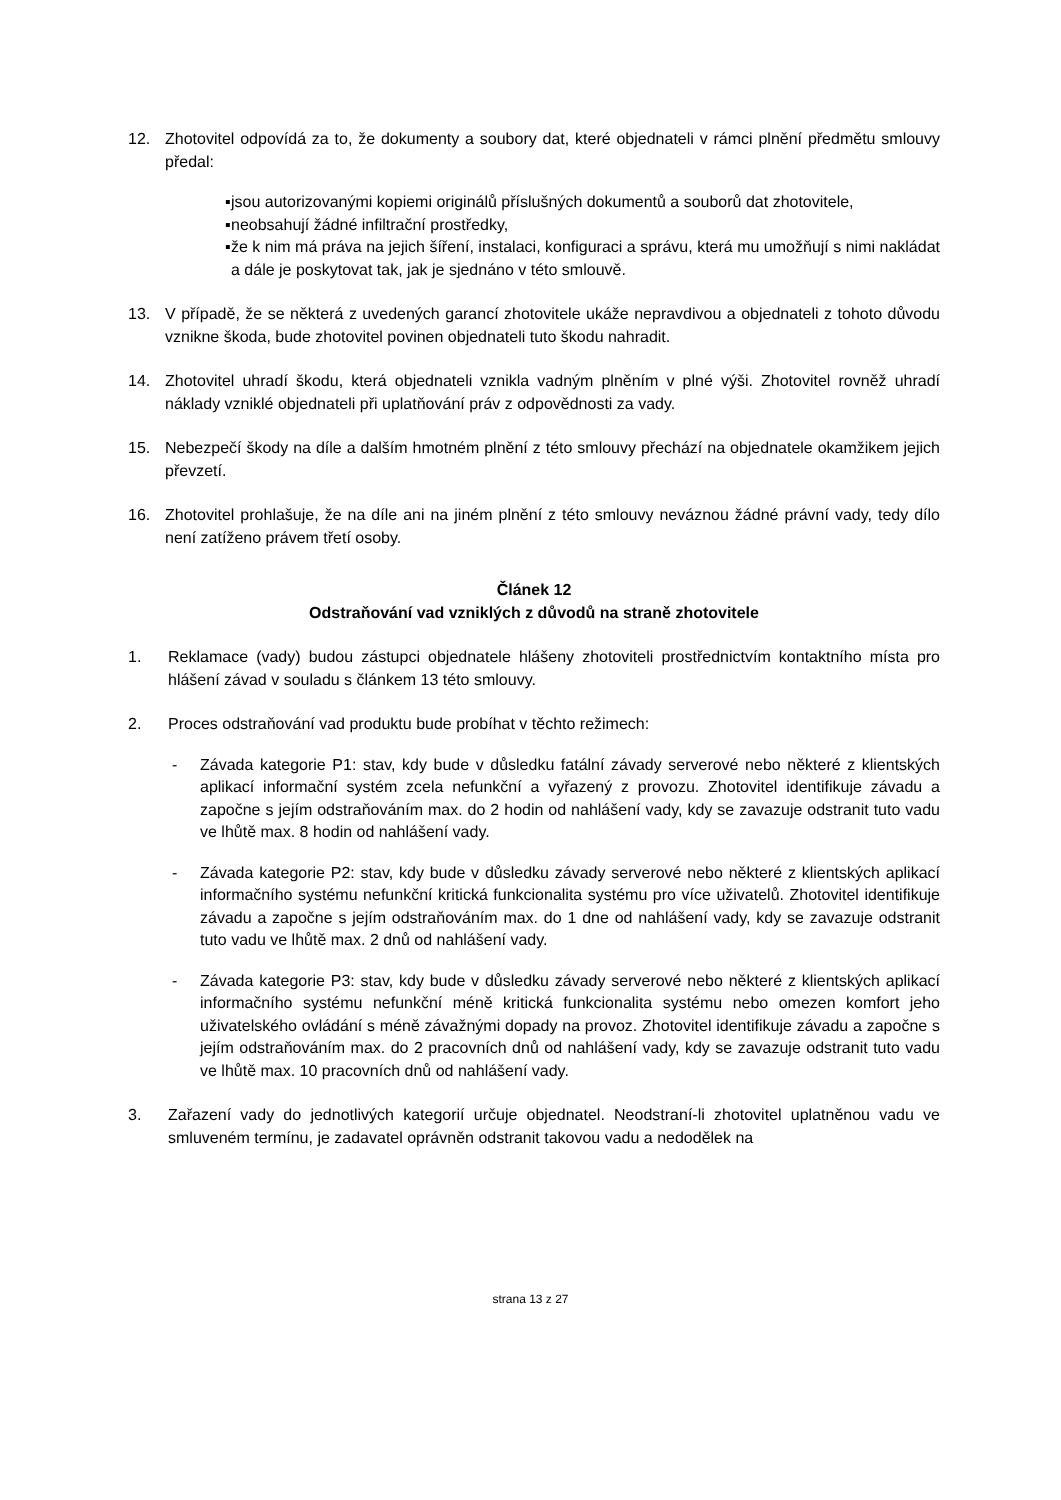12. Zhotovitel odpovídá za to, že dokumenty a soubory dat, které objednateli v rámci plnění předmětu smlouvy předal:
▪ jsou autorizovanými kopiemi originálů příslušných dokumentů a souborů dat zhotovitele,
▪ neobsahují žádné infiltrační prostředky,
▪ že k nim má práva na jejich šíření, instalaci, konfiguraci a správu, která mu umožňují s nimi nakládat a dále je poskytovat tak, jak je sjednáno v této smlouvě.
13. V případě, že se některá z uvedených garancí zhotovitele ukáže nepravdivou a objednateli z tohoto důvodu vznikne škoda, bude zhotovitel povinen objednateli tuto škodu nahradit.
14. Zhotovitel uhradí škodu, která objednateli vznikla vadným plněním v plné výši. Zhotovitel rovněž uhradí náklady vzniklé objednateli při uplatňování práv z odpovědnosti za vady.
15. Nebezpečí škody na díle a dalším hmotném plnění z této smlouvy přechází na objednatele okamžikem jejich převzetí.
16. Zhotovitel prohlašuje, že na díle ani na jiném plnění z této smlouvy neváznou žádné právní vady, tedy dílo není zatíženo právem třetí osoby.
Článek 12
Odstraňování vad vzniklých z důvodů na straně zhotovitele
1. Reklamace (vady) budou zástupci objednatele hlášeny zhotoviteli prostřednictvím kontaktního místa pro hlášení závad v souladu s článkem 13 této smlouvy.
2. Proces odstraňování vad produktu bude probíhat v těchto režimech:
- Závada kategorie P1: stav, kdy bude v důsledku fatální závady serverové nebo některé z klientských aplikací informační systém zcela nefunkční a vyřazený z provozu. Zhotovitel identifikuje závadu a započne s jejím odstraňováním max. do 2 hodin od nahlášení vady, kdy se zavazuje odstranit tuto vadu ve lhůtě max. 8 hodin od nahlášení vady.
- Závada kategorie P2: stav, kdy bude v důsledku závady serverové nebo některé z klientských aplikací informačního systému nefunkční kritická funkcionalita systému pro více uživatelů. Zhotovitel identifikuje závadu a započne s jejím odstraňováním max. do 1 dne od nahlášení vady, kdy se zavazuje odstranit tuto vadu ve lhůtě max. 2 dnů od nahlášení vady.
- Závada kategorie P3: stav, kdy bude v důsledku závady serverové nebo některé z klientských aplikací informačního systému nefunkční méně kritická funkcionalita systému nebo omezen komfort jeho uživatelského ovládání s méně závažnými dopady na provoz. Zhotovitel identifikuje závadu a započne s jejím odstraňováním max. do 2 pracovních dnů od nahlášení vady, kdy se zavazuje odstranit tuto vadu ve lhůtě max. 10 pracovních dnů od nahlášení vady.
3. Zařazení vady do jednotlivých kategorií určuje objednatel. Neodstraní-li zhotovitel uplatněnou vadu ve smluveném termínu, je zadavatel oprávněn odstranit takovou vadu a nedodělek na
strana 13 z 27